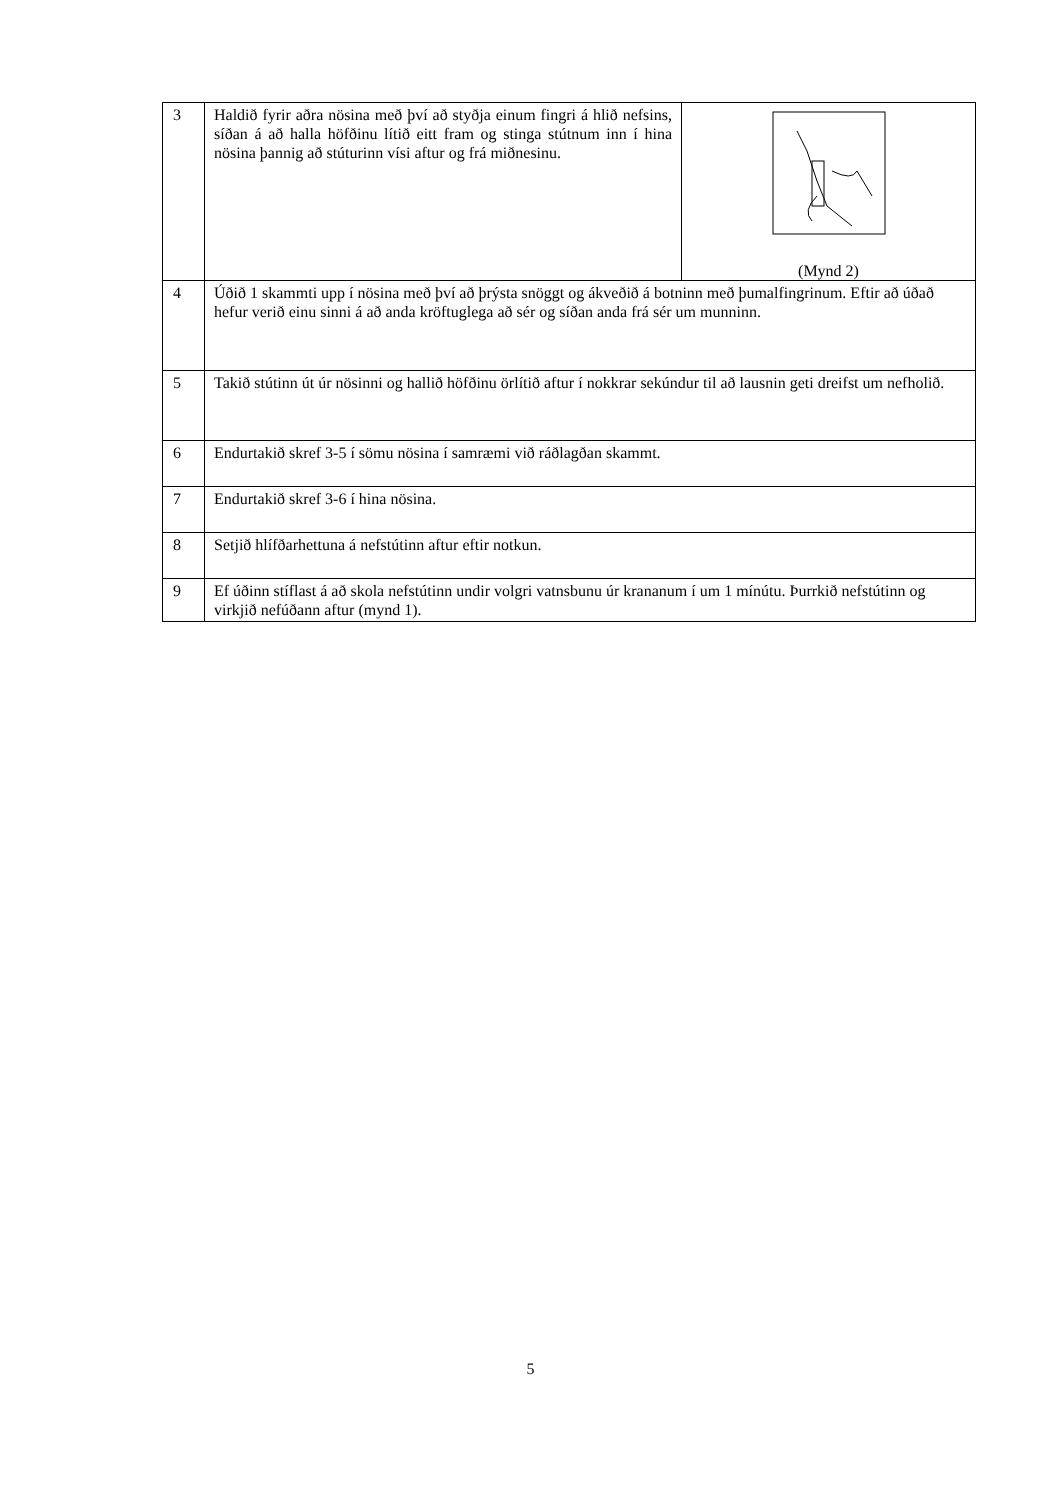| 3 | Haldið fyrir aðra nösina með því að styðja einum fingri á hlið nefsins, síðan á að halla höfðinu lítið eitt fram og stinga stútnum inn í hina nösina þannig að stúturinn vísi aftur og frá miðnesinu. | (Mynd 2) |
| 4 | Úðið 1 skammti upp í nösina með því að þrýsta snöggt og ákveðið á botninn með þumalfingrinum. Eftir að úðað hefur verið einu sinni á að anda kröftuglega að sér og síðan anda frá sér um munninn. | |
| 5 | Takið stútinn út úr nösinni og hallið höfðinu örlítið aftur í nokkrar sekúndur til að lausnin geti dreifst um nefholið. | |
| 6 | Endurtakið skref 3-5 í sömu nösina í samræmi við ráðlagðan skammt. | |
| 7 | Endurtakið skref 3-6 í hina nösina. | |
| 8 | Setjið hlífðarhettuna á nefstútinn aftur eftir notkun. | |
| 9 | Ef úðinn stíflast á að skola nefstútinn undir volgri vatnsbunu úr krananum í um 1 mínútu. Þurrkið nefstútinn og virkjið nefúðann aftur (mynd 1). | |
5